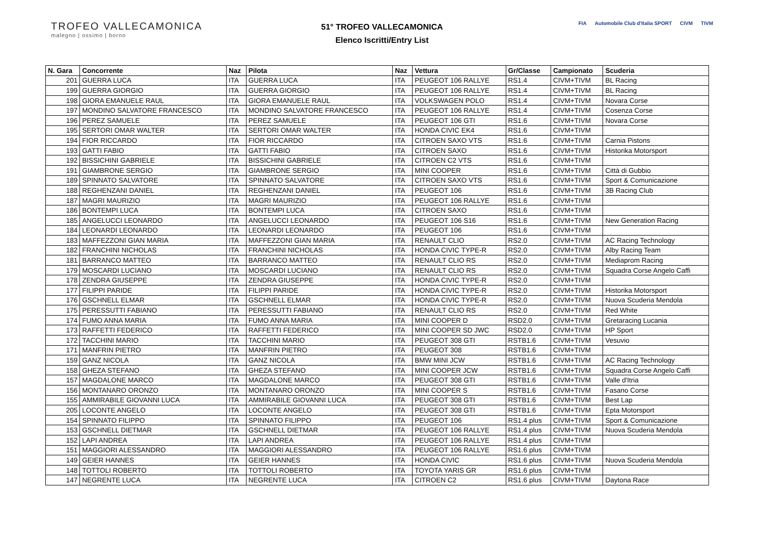TROFEO VALLECAMONICA
malegno | ossimo | borno
51° TROFEO VALLECAMONICA
Elenco Iscritti/Entry List
FIA Automobile Club d'Italia SPORT CIVM TIVM
| N. Gara | Concorrente | Naz | Pilota | Naz | Vettura | Gr/Classe | Campionato | Scuderia |
| --- | --- | --- | --- | --- | --- | --- | --- | --- |
| 201 | GUERRA LUCA | ITA | GUERRA LUCA | ITA | PEUGEOT 106 RALLYE | RS1.4 | CIVM+TIVM | BL Racing |
| 199 | GUERRA GIORGIO | ITA | GUERRA GIORGIO | ITA | PEUGEOT 106 RALLYE | RS1.4 | CIVM+TIVM | BL Racing |
| 198 | GIORA EMANUELE RAUL | ITA | GIORA EMANUELE RAUL | ITA | VOLKSWAGEN POLO | RS1.4 | CIVM+TIVM | Novara Corse |
| 197 | MONDINO SALVATORE FRANCESCO | ITA | MONDINO SALVATORE FRANCESCO | ITA | PEUGEOT 106 RALLYE | RS1.4 | CIVM+TIVM | Cosenza Corse |
| 196 | PEREZ SAMUELE | ITA | PEREZ SAMUELE | ITA | PEUGEOT 106 GTI | RS1.6 | CIVM+TIVM | Novara Corse |
| 195 | SERTORI OMAR WALTER | ITA | SERTORI OMAR WALTER | ITA | HONDA CIVIC EK4 | RS1.6 | CIVM+TIVM | |
| 194 | FIOR RICCARDO | ITA | FIOR RICCARDO | ITA | CITROEN SAXO VTS | RS1.6 | CIVM+TIVM | Carnia Pistons |
| 193 | GATTI FABIO | ITA | GATTI FABIO | ITA | CITROEN SAXO | RS1.6 | CIVM+TIVM | Historika Motorsport |
| 192 | BISSICHINI GABRIELE | ITA | BISSICHINI GABRIELE | ITA | CITROEN C2 VTS | RS1.6 | CIVM+TIVM | |
| 191 | GIAMBRONE SERGIO | ITA | GIAMBRONE SERGIO | ITA | MINI COOPER | RS1.6 | CIVM+TIVM | Città di Gubbio |
| 189 | SPINNATO SALVATORE | ITA | SPINNATO SALVATORE | ITA | CITROEN SAXO VTS | RS1.6 | CIVM+TIVM | Sport & Comunicazione |
| 188 | REGHENZANI DANIEL | ITA | REGHENZANI DANIEL | ITA | PEUGEOT 106 | RS1.6 | CIVM+TIVM | 3B Racing Club |
| 187 | MAGRI MAURIZIO | ITA | MAGRI MAURIZIO | ITA | PEUGEOT 106 RALLYE | RS1.6 | CIVM+TIVM | |
| 186 | BONTEMPI LUCA | ITA | BONTEMPI LUCA | ITA | CITROEN SAXO | RS1.6 | CIVM+TIVM | |
| 185 | ANGELUCCI LEONARDO | ITA | ANGELUCCI LEONARDO | ITA | PEUGEOT 106 S16 | RS1.6 | CIVM+TIVM | New Generation Racing |
| 184 | LEONARDI LEONARDO | ITA | LEONARDI LEONARDO | ITA | PEUGEOT 106 | RS1.6 | CIVM+TIVM | |
| 183 | MAFFEZZONI GIAN MARIA | ITA | MAFFEZZONI GIAN MARIA | ITA | RENAULT CLIO | RS2.0 | CIVM+TIVM | AC Racing Technology |
| 182 | FRANCHINI NICHOLAS | ITA | FRANCHINI NICHOLAS | ITA | HONDA CIVIC TYPE-R | RS2.0 | CIVM+TIVM | Alby Racing Team |
| 181 | BARRANCO MATTEO | ITA | BARRANCO MATTEO | ITA | RENAULT CLIO RS | RS2.0 | CIVM+TIVM | Mediaprom Racing |
| 179 | MOSCARDI LUCIANO | ITA | MOSCARDI LUCIANO | ITA | RENAULT CLIO RS | RS2.0 | CIVM+TIVM | Squadra Corse Angelo Caffi |
| 178 | ZENDRA GIUSEPPE | ITA | ZENDRA GIUSEPPE | ITA | HONDA CIVIC TYPE-R | RS2.0 | CIVM+TIVM | |
| 177 | FILIPPI PARIDE | ITA | FILIPPI PARIDE | ITA | HONDA CIVIC TYPE-R | RS2.0 | CIVM+TIVM | Historika Motorsport |
| 176 | GSCHNELL ELMAR | ITA | GSCHNELL ELMAR | ITA | HONDA CIVIC TYPE-R | RS2.0 | CIVM+TIVM | Nuova Scuderia Mendola |
| 175 | PERESSUTTI FABIANO | ITA | PERESSUTTI FABIANO | ITA | RENAULT CLIO RS | RS2.0 | CIVM+TIVM | Red White |
| 174 | FUMO ANNA MARIA | ITA | FUMO ANNA MARIA | ITA | MINI COOPER D | RSD2.0 | CIVM+TIVM | Gretaracing Lucania |
| 173 | RAFFETTI FEDERICO | ITA | RAFFETTI FEDERICO | ITA | MINI COOPER SD JWC | RSD2.0 | CIVM+TIVM | HP Sport |
| 172 | TACCHINI MARIO | ITA | TACCHINI MARIO | ITA | PEUGEOT 308 GTI | RSTB1.6 | CIVM+TIVM | Vesuvio |
| 171 | MANFRIN PIETRO | ITA | MANFRIN PIETRO | ITA | PEUGEOT 308 | RSTB1.6 | CIVM+TIVM | |
| 159 | GANZ NICOLA | ITA | GANZ NICOLA | ITA | BMW MINI JCW | RSTB1.6 | CIVM+TIVM | AC Racing Technology |
| 158 | GHEZA STEFANO | ITA | GHEZA STEFANO | ITA | MINI COOPER JCW | RSTB1.6 | CIVM+TIVM | Squadra Corse Angelo Caffi |
| 157 | MAGDALONE MARCO | ITA | MAGDALONE MARCO | ITA | PEUGEOT 308 GTI | RSTB1.6 | CIVM+TIVM | Valle d'Itria |
| 156 | MONTANARO ORONZO | ITA | MONTANARO ORONZO | ITA | MINI COOPER S | RSTB1.6 | CIVM+TIVM | Fasano Corse |
| 155 | AMMIRABILE GIOVANNI LUCA | ITA | AMMIRABILE GIOVANNI LUCA | ITA | PEUGEOT 308 GTI | RSTB1.6 | CIVM+TIVM | Best Lap |
| 205 | LOCONTE ANGELO | ITA | LOCONTE ANGELO | ITA | PEUGEOT 308 GTI | RSTB1.6 | CIVM+TIVM | Epta Motorsport |
| 154 | SPINNATO FILIPPO | ITA | SPINNATO FILIPPO | ITA | PEUGEOT 106 | RS1.4 plus | CIVM+TIVM | Sport & Comunicazione |
| 153 | GSCHNELL DIETMAR | ITA | GSCHNELL DIETMAR | ITA | PEUGEOT 106 RALLYE | RS1.4 plus | CIVM+TIVM | Nuova Scuderia Mendola |
| 152 | LAPI ANDREA | ITA | LAPI ANDREA | ITA | PEUGEOT 106 RALLYE | RS1.4 plus | CIVM+TIVM | |
| 151 | MAGGIORI ALESSANDRO | ITA | MAGGIORI ALESSANDRO | ITA | PEUGEOT 106 RALLYE | RS1.6 plus | CIVM+TIVM | |
| 149 | GEIER HANNES | ITA | GEIER HANNES | ITA | HONDA CIVIC | RS1.6 plus | CIVM+TIVM | Nuova Scuderia Mendola |
| 148 | TOTTOLI ROBERTO | ITA | TOTTOLI ROBERTO | ITA | TOYOTA YARIS GR | RS1.6 plus | CIVM+TIVM | |
| 147 | NEGRENTE LUCA | ITA | NEGRENTE LUCA | ITA | CITROEN C2 | RS1.6 plus | CIVM+TIVM | Daytona Race |